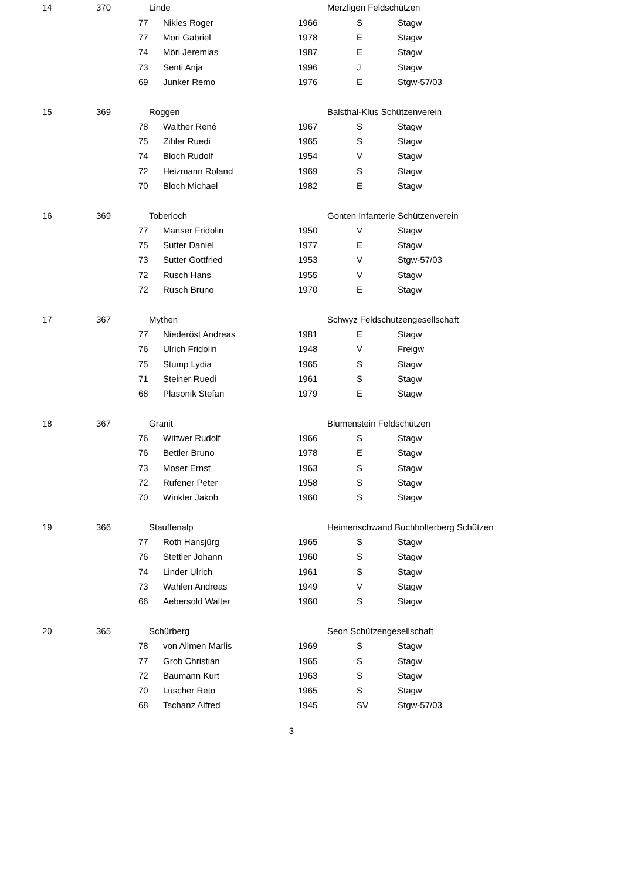| 14 | 370 | Linde | | Merzligen Feldschützen | | |
| | | 77 | Nikles Roger | 1966 | S | Stagw |
| | | 77 | Möri Gabriel | 1978 | E | Stagw |
| | | 74 | Möri Jeremias | 1987 | E | Stagw |
| | | 73 | Senti Anja | 1996 | J | Stagw |
| | | 69 | Junker Remo | 1976 | E | Stgw-57/03 |
| 15 | 369 | Roggen | | Balsthal-Klus Schützenverein | | |
| | | 78 | Walther René | 1967 | S | Stagw |
| | | 75 | Zihler Ruedi | 1965 | S | Stagw |
| | | 74 | Bloch Rudolf | 1954 | V | Stagw |
| | | 72 | Heizmann Roland | 1969 | S | Stagw |
| | | 70 | Bloch Michael | 1982 | E | Stagw |
| 16 | 369 | Toberloch | | Gonten Infanterie Schützenverein | | |
| | | 77 | Manser Fridolin | 1950 | V | Stagw |
| | | 75 | Sutter Daniel | 1977 | E | Stagw |
| | | 73 | Sutter Gottfried | 1953 | V | Stgw-57/03 |
| | | 72 | Rusch Hans | 1955 | V | Stagw |
| | | 72 | Rusch Bruno | 1970 | E | Stagw |
| 17 | 367 | Mythen | | Schwyz Feldschützengesellschaft | | |
| | | 77 | Niederöst Andreas | 1981 | E | Stagw |
| | | 76 | Ulrich Fridolin | 1948 | V | Freigw |
| | | 75 | Stump Lydia | 1965 | S | Stagw |
| | | 71 | Steiner Ruedi | 1961 | S | Stagw |
| | | 68 | Plasonik Stefan | 1979 | E | Stagw |
| 18 | 367 | Granit | | Blumenstein Feldschützen | | |
| | | 76 | Wittwer Rudolf | 1966 | S | Stagw |
| | | 76 | Bettler Bruno | 1978 | E | Stagw |
| | | 73 | Moser Ernst | 1963 | S | Stagw |
| | | 72 | Rufener Peter | 1958 | S | Stagw |
| | | 70 | Winkler Jakob | 1960 | S | Stagw |
| 19 | 366 | Stauffenalp | | Heimenschwand Buchholterberg Schützen | | |
| | | 77 | Roth Hansjürg | 1965 | S | Stagw |
| | | 76 | Stettler Johann | 1960 | S | Stagw |
| | | 74 | Linder Ulrich | 1961 | S | Stagw |
| | | 73 | Wahlen Andreas | 1949 | V | Stagw |
| | | 66 | Aebersold Walter | 1960 | S | Stagw |
| 20 | 365 | Schürberg | | Seon Schützengesellschaft | | |
| | | 78 | von Allmen Marlis | 1969 | S | Stagw |
| | | 77 | Grob Christian | 1965 | S | Stagw |
| | | 72 | Baumann Kurt | 1963 | S | Stagw |
| | | 70 | Lüscher Reto | 1965 | S | Stagw |
| | | 68 | Tschanz Alfred | 1945 | SV | Stgw-57/03 |
3